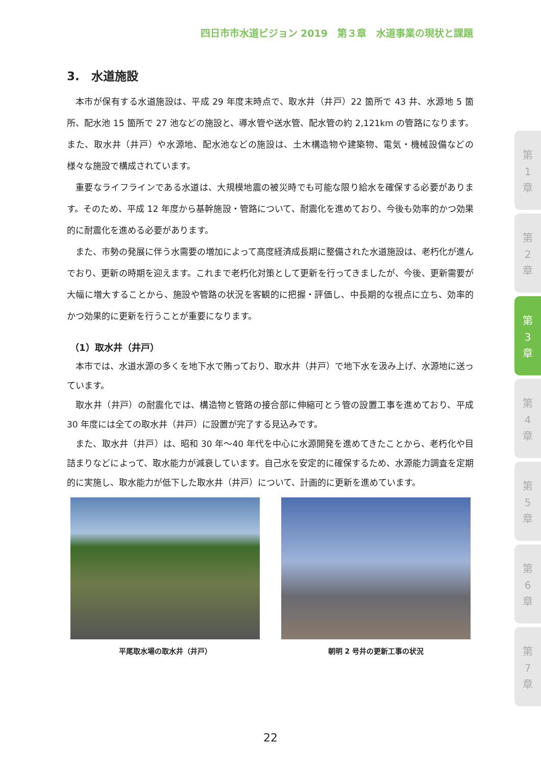四日市市水道ビジョン 2019　第３章　水道事業の現状と課題
3.　水道施設
本市が保有する水道施設は、平成 29 年度末時点で、取水井（井戸）22 箇所で 43 井、水源地 5 箇所、配水池 15 箇所で 27 池などの施設と、導水管や送水管、配水管の約 2,121km の管路になります。また、取水井（井戸）や水源地、配水池などの施設は、土木構造物や建築物、電気・機械設備などの様々な施設で構成されています。
重要なライフラインである水道は、大規模地震の被災時でも可能な限り給水を確保する必要があります。そのため、平成 12 年度から基幹施設・管路について、耐震化を進めており、今後も効率的かつ効果的に耐震化を進める必要があります。
また、市勢の発展に伴う水需要の増加によって高度経済成長期に整備された水道施設は、老朽化が進んでおり、更新の時期を迎えます。これまで老朽化対策として更新を行ってきましたが、今後、更新需要が大幅に増大することから、施設や管路の状況を客観的に把握・評価し、中長期的な視点に立ち、効率的かつ効果的に更新を行うことが重要になります。
（1）取水井（井戸）
本市では、水道水源の多くを地下水で賄っており、取水井（井戸）で地下水を汲み上げ、水源地に送っています。
取水井（井戸）の耐震化では、構造物と管路の接合部に伸縮可とう管の設置工事を進めており、平成 30 年度には全ての取水井（井戸）に設置が完了する見込みです。
また、取水井（井戸）は、昭和 30 年～40 年代を中心に水源開発を進めてきたことから、老朽化や目詰まりなどによって、取水能力が減衰しています。自己水を安定的に確保するため、水源能力調査を定期的に実施し、取水能力が低下した取水井（井戸）について、計画的に更新を進めています。
平尾取水場の取水井（井戸） 朝明 2 号井の更新工事の状況
第
1
章
第
2
章
第
3
章
第
4
章
第
5
章
第
6
章
第
7
章
22